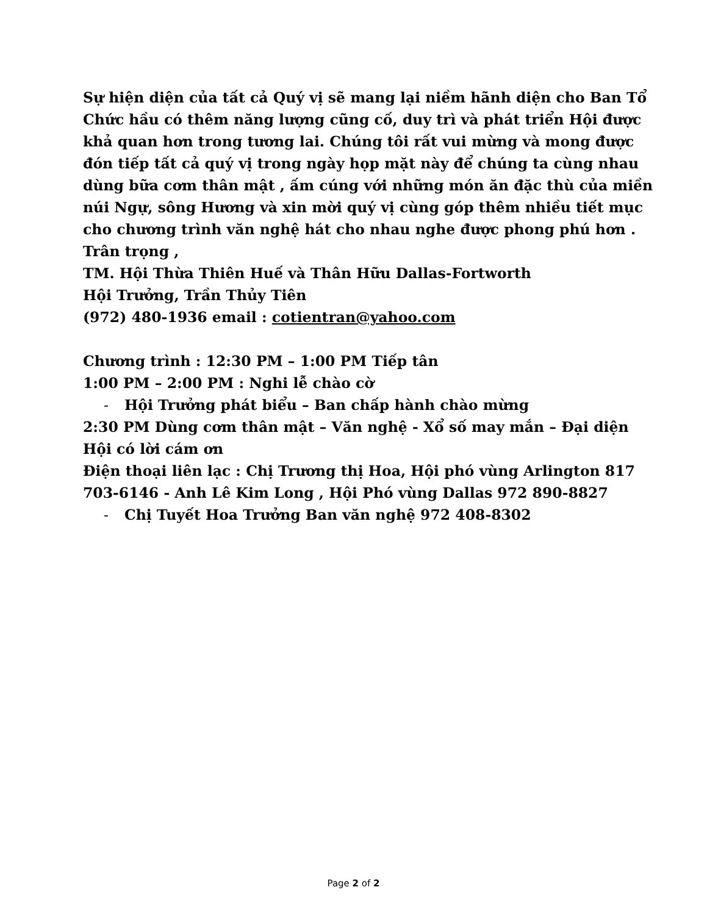Sự hiện diện của tất cả Quý vị sẽ mang lại niềm hãnh diện cho Ban Tổ Chức hầu có thêm năng lượng cũng cố, duy trì và phát triển Hội được khả quan hơn trong tương lai. Chúng tôi rất vui mừng và mong được đón tiếp tất cả quý vị trong ngày họp mặt này để chúng ta cùng nhau dùng bữa cơm thân mật , ấm cúng với những món ăn đặc thù của miền núi Ngự, sông Hương và xin mời quý vị cùng góp thêm nhiều tiết mục cho chương trình văn nghệ hát cho nhau nghe được phong phú hơn .
Trân trọng ,
TM. Hội Thừa Thiên Huế và Thân Hữu Dallas-Fortworth
Hội Trưởng, Trần Thủy Tiên
(972) 480-1936 email : cotientran@yahoo.com
Chương trình : 12:30 PM – 1:00 PM Tiếp tân
1:00 PM – 2:00 PM : Nghi lễ chào cờ
- Hội Trưởng phát biểu – Ban chấp hành chào mừng
2:30 PM Dùng cơm thân mật – Văn nghệ - Xổ số may mắn – Đại diện Hội có lời cám ơn
Điện thoại liên lạc : Chị Trương thị Hoa, Hội phó vùng Arlington 817 703-6146 - Anh Lê Kim Long , Hội Phó vùng Dallas 972 890-8827
- Chị Tuyết Hoa Trưởng Ban văn nghệ 972 408-8302
Page 2 of 2